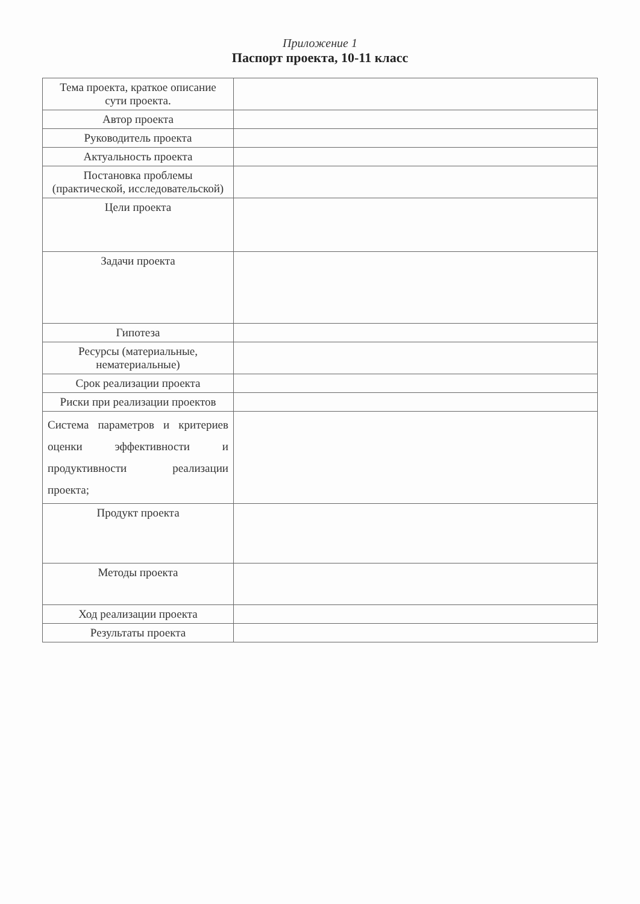Приложение 1
Паспорт проекта, 10-11 класс
| Тема проекта, краткое описание сути проекта. | |
| Автор проекта | |
| Руководитель проекта | |
| Актуальность проекта | |
| Постановка проблемы (практической, исследовательской) | |
| Цели проекта | |
| Задачи проекта | |
| Гипотеза | |
| Ресурсы (материальные, нематериальные) | |
| Срок реализации проекта | |
| Риски при реализации проектов | |
| Система параметров и критериев оценки эффективности и продуктивности реализации проекта; | |
| Продукт проекта | |
| Методы проекта | |
| Ход реализации проекта | |
| Результаты проекта | |